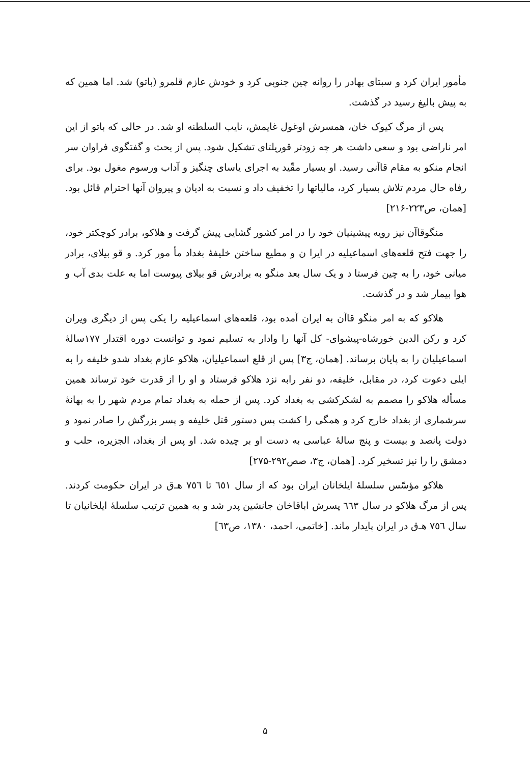مأمور ایران کرد و سبتای بهادر را روانه چین جنوبی کرد و خودش عازم قلمرو (باتو) شد. اما همین که به پیش بالیغ رسید در گذشت.
پس از مرگ کیوک خان، همسرش اوغول غایمش، نایب السلطنه او شد. در حالی که باتو از این امر ناراضی بود و سعی داشت هر چه زودتر قوریلتای تشکیل شود. پس از بحث و گفتگوی فراوان سر انجام منکو به مقام قاآنی رسید. او بسیار مقّید به اجرای یاسای چنگیز و آداب ورسوم مغول بود. برای رفاه حال مردم تلاش بسیار کرد، مالیاتها را تخفیف داد و نسبت به ادیان و پیروان آنها احترام قائل بود. [همان، ص۲۲۳-۲۱۶]
منگوقاآن نیز رویه پیشینیان خود را در امر کشور گشایی پیش گرفت و هلاکو، برادر کوچکتر خود، را جهت فتح قلعه‌های اسماعیلیه در ایرا ن و مطیع ساختن خلیفهٔ بغداد مأ مور کرد. و قو بیلای، برادر میانی خود، را به چین فرستا د و یک سال بعد منگو به برادرش قو بیلای پیوست اما به علت بدی آب و هوا بیمار شد و در گذشت.
هلاکو که به امر منگو قاآن به ایران آمده بود، قلعه‌های اسماعیلیه را یکی پس از دیگری ویران کرد و رکن الدین خورشاه-پیشوای- کل آنها را وادار به تسلیم نمود و توانست دوره اقتدار ۱۷۷سالهٔ اسماعیلیان را به پایان برساند. [همان، ج۳] پس از قلع اسماعیلیان، هلاکو عازم بغداد شدو خلیفه را به ایلی دعوت کرد، در مقابل، خلیفه، دو نفر رابه نزد هلاکو فرستاد و او را از قدرت خود ترساند همین مسأله هلاکو را مصمم به لشکرکشی به بغداد کرد. پس از حمله به بغداد تمام مردم شهر را به بهانهٔ سرشماری از بغداد خارج کرد و همگی را کشت پس دستور قتل خلیفه و پسر بزرگش را صادر نمود و دولت پانصد و بیست و پنج سالهٔ عباسی به دست او بر چیده شد. او پس از بغداد، الجزیره، حلب و دمشق را را نیز تسخیر کرد. [همان، ج۳، صص۲۹۲-۲۷۵]
هلاکو مؤسّس سلسلهٔ ایلخانان ایران بود که از سال ٦٥١ تا ٧٥٦ هـ‌ق در ایران حکومت کردند. پس از مرگ هلاکو در سال ٦٦٣ پسرش اباقاخان جانشین پدر شد و به همین ترتیب سلسلهٔ ایلخانیان تا سال ٧٥٦ هـ‌ق در ایران پایدار ماند. [خاتمی، احمد، ۱۳۸۰، ص٦٣]
۵